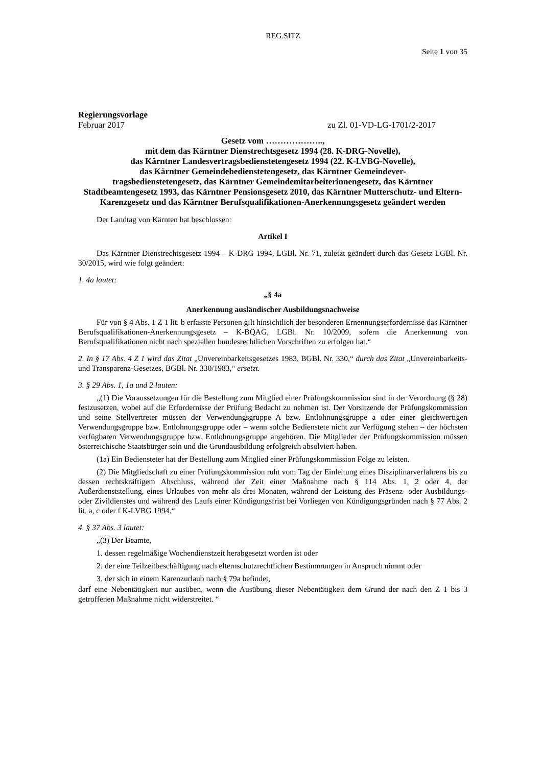REG.SITZ
Seite 1 von 35
Regierungsvorlage
Februar 2017 zu Zl. 01-VD-LG-1701/2-2017
Gesetz vom ………………..,
mit dem das Kärntner Dienstrechtsgesetz 1994 (28. K-DRG-Novelle),
das Kärntner Landesvertragsbedienstetengesetz 1994 (22. K-LVBG-Novelle),
das Kärntner Gemeindebedienstetengesetz, das Kärntner Gemeindever-
tragsbedienstetengesetz, das Kärntner Gemeindemitarbeiterinnengesetz, das Kärntner Stadtbeamtengesetz 1993, das Kärntner Pensionsgesetz 2010, das Kärntner Mutterschutz- und Eltern-Karenzgesetz und das Kärntner Berufsqualifikationen-Anerkennungsgesetz geändert werden
Der Landtag von Kärnten hat beschlossen:
Artikel I
Das Kärntner Dienstrechtsgesetz 1994 – K-DRG 1994, LGBl. Nr. 71, zuletzt geändert durch das Gesetz LGBl. Nr. 30/2015, wird wie folgt geändert:
1. 4a lautet:
„§ 4a
Anerkennung ausländischer Ausbildungsnachweise
Für von § 4 Abs. 1 Z 1 lit. b erfasste Personen gilt hinsichtlich der besonderen Ernennungserfordernisse das Kärntner Berufsqualifikationen-Anerkennungsgesetz – K-BQAG, LGBl. Nr. 10/2009, sofern die Anerkennung von Berufsqualifikationen nicht nach speziellen bundesrechtlichen Vorschriften zu erfolgen hat.“
2. In § 17 Abs. 4 Z 1 wird das Zitat „Unvereinbarkeitsgesetzes 1983, BGBl. Nr. 330,“ durch das Zitat „Unvereinbarkeits- und Transparenz-Gesetzes, BGBl. Nr. 330/1983,“ ersetzt.
3. § 29 Abs. 1, 1a und 2 lauten:
„(1) Die Voraussetzungen für die Bestellung zum Mitglied einer Prüfungskommission sind in der Verordnung (§ 28) festzusetzen, wobei auf die Erfordernisse der Prüfung Bedacht zu nehmen ist. Der Vorsitzende der Prüfungskommission und seine Stellvertreter müssen der Verwendungsgruppe A bzw. Entlohnungsgruppe a oder einer gleichwertigen Verwendungsgruppe bzw. Entlohnungsgruppe oder – wenn solche Bedienstete nicht zur Verfügung stehen – der höchsten verfügbaren Verwendungsgruppe bzw. Entlohnungsgruppe angehören. Die Mitglieder der Prüfungskommission müssen österreichische Staatsbürger sein und die Grundausbildung erfolgreich absolviert haben.
(1a) Ein Bediensteter hat der Bestellung zum Mitglied einer Prüfungskommission Folge zu leisten.
(2) Die Mitgliedschaft zu einer Prüfungskommission ruht vom Tag der Einleitung eines Disziplinarverfahrens bis zu dessen rechtskräftigem Abschluss, während der Zeit einer Maßnahme nach § 114 Abs. 1, 2 oder 4, der Außerdienststellung, eines Urlaubes von mehr als drei Monaten, während der Leistung des Präsenz- oder Ausbildungs- oder Zivildienstes und während des Laufs einer Kündigungsfrist bei Vorliegen von Kündigungsgründen nach § 77 Abs. 2 lit. a, c oder f K-LVBG 1994.“
4. § 37 Abs. 3 lautet:
„(3) Der Beamte,
1.
dessen regelmäßige Wochendienstzeit herabgesetzt worden ist oder
2.
der eine Teilzeitbeschäftigung nach elternschutzrechtlichen Bestimmungen in Anspruch nimmt oder
3.
der sich in einem Karenzurlaub nach § 79a befindet,
darf eine Nebentätigkeit nur ausüben, wenn die Ausübung dieser Nebentätigkeit dem Grund der nach den Z 1 bis 3 getroffenen Maßnahme nicht widerstreitet. “